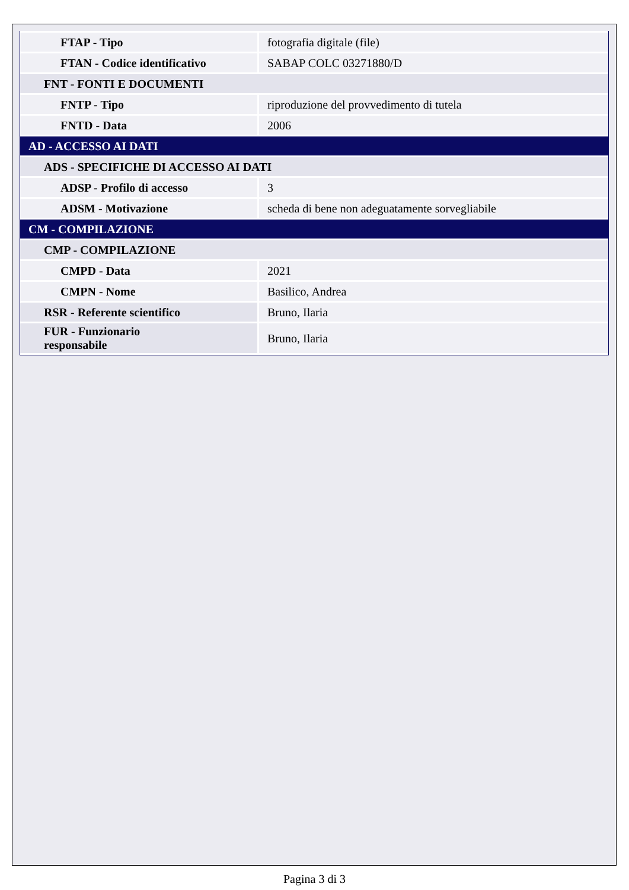| FTAP - Tipo | fotografia digitale (file) |
| FTAN - Codice identificativo | SABAP COLC 03271880/D |
| FNT - FONTI E DOCUMENTI | |
| FNTP - Tipo | riproduzione del provvedimento di tutela |
| FNTD - Data | 2006 |
| AD - ACCESSO AI DATI | |
| ADS - SPECIFICHE DI ACCESSO AI DATI | |
| ADSP - Profilo di accesso | 3 |
| ADSM - Motivazione | scheda di bene non adeguatamente sorvegliabile |
| CM - COMPILAZIONE | |
| CMP - COMPILAZIONE | |
| CMPD - Data | 2021 |
| CMPN - Nome | Basilico, Andrea |
| RSR - Referente scientifico | Bruno, Ilaria |
| FUR - Funzionario responsabile | Bruno, Ilaria |
Pagina 3 di 3